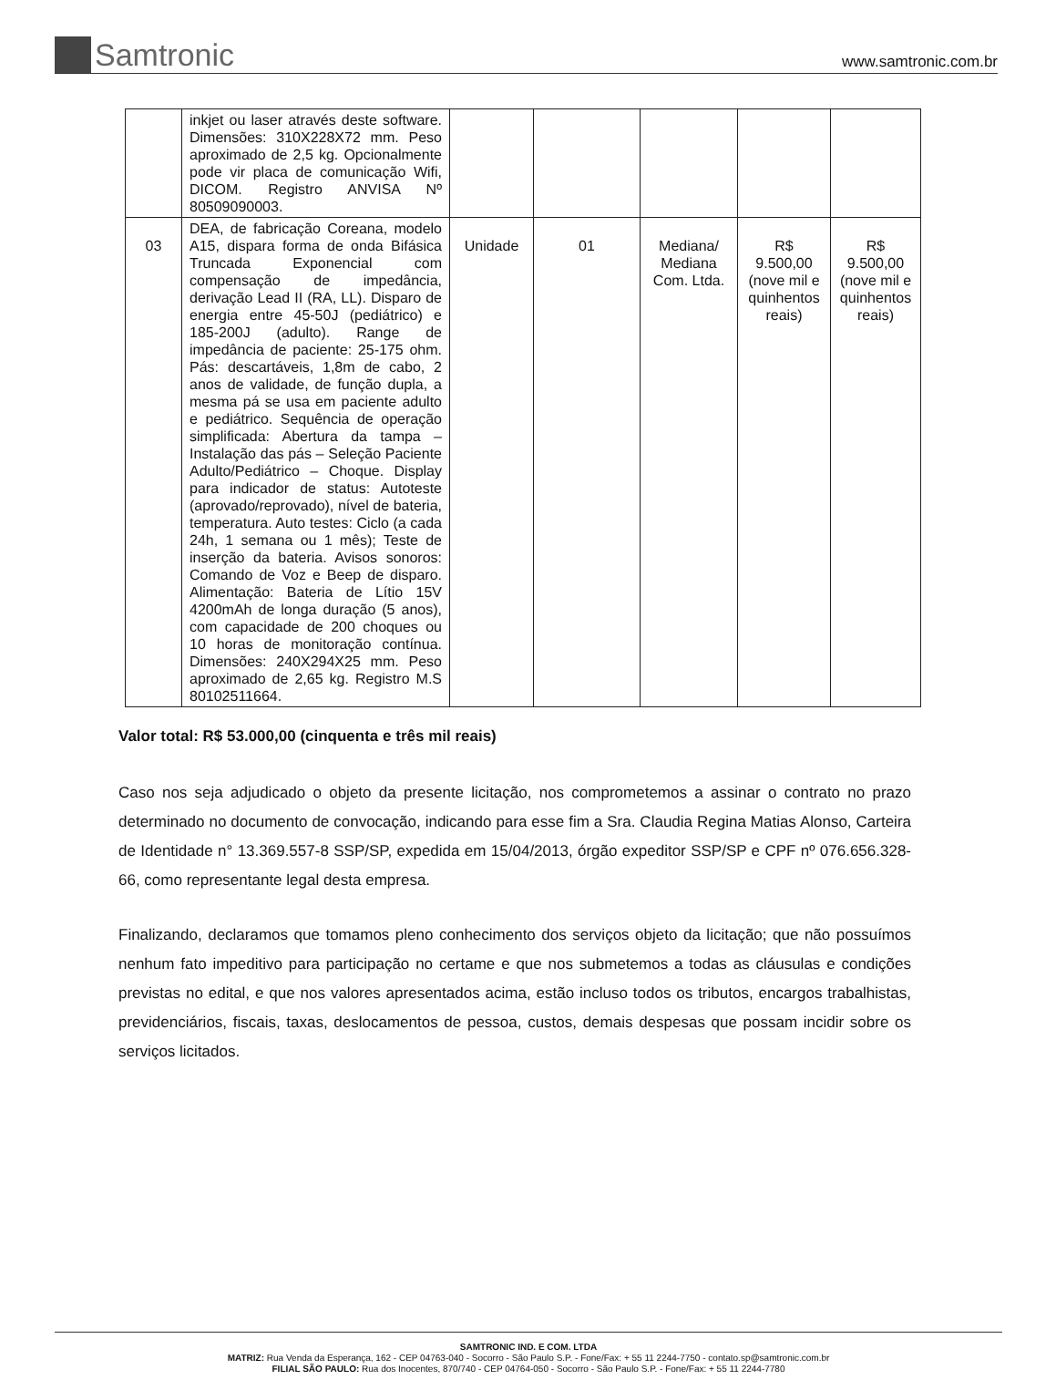Samtronic
www.samtronic.com.br
| | inkjet ou laser através deste software. Dimensões: 310X228X72 mm. Peso aproximado de 2,5 kg. Opcionalmente pode vir placa de comunicação Wifi, DICOM. Registro ANVISA Nº 80509090003. | | | | | |
| 03 | DEA, de fabricação Coreana, modelo A15, dispara forma de onda Bifásica Truncada Exponencial com compensação de impedância, derivação Lead II (RA, LL). Disparo de energia entre 45-50J (pediátrico) e 185-200J (adulto). Range de impedância de paciente: 25-175 ohm. Pás: descartáveis, 1,8m de cabo, 2 anos de validade, de função dupla, a mesma pá se usa em paciente adulto e pediátrico. Sequência de operação simplificada: Abertura da tampa – Instalação das pás – Seleção Paciente Adulto/Pediátrico – Choque. Display para indicador de status: Autoteste (aprovado/reprovado), nível de bateria, temperatura. Auto testes: Ciclo (a cada 24h, 1 semana ou 1 mês); Teste de inserção da bateria. Avisos sonoros: Comando de Voz e Beep de disparo. Alimentação: Bateria de Lítio 15V 4200mAh de longa duração (5 anos), com capacidade de 200 choques ou 10 horas de monitoração contínua. Dimensões: 240X294X25 mm. Peso aproximado de 2,65 kg. Registro M.S 80102511664. | Unidade | 01 | Mediana/ Mediana Com. Ltda. | R$ 9.500,00 (nove mil e quinhentos reais) | R$ 9.500,00 (nove mil e quinhentos reais) |
Valor total: R$ 53.000,00 (cinquenta e três mil reais)
Caso nos seja adjudicado o objeto da presente licitação, nos comprometemos a assinar o contrato no prazo determinado no documento de convocação, indicando para esse fim a Sra. Claudia Regina Matias Alonso, Carteira de Identidade n° 13.369.557-8 SSP/SP, expedida em 15/04/2013, órgão expeditor SSP/SP e CPF nº 076.656.328-66, como representante legal desta empresa.
Finalizando, declaramos que tomamos pleno conhecimento dos serviços objeto da licitação; que não possuímos nenhum fato impeditivo para participação no certame e que nos submetemos a todas as cláusulas e condições previstas no edital, e que nos valores apresentados acima, estão incluso todos os tributos, encargos trabalhistas, previdenciários, fiscais, taxas, deslocamentos de pessoa, custos, demais despesas que possam incidir sobre os serviços licitados.
SAMTRONIC IND. E COM. LTDA
MATRIZ: Rua Venda da Esperança, 162 - CEP 04763-040 - Socorro - São Paulo S.P. - Fone/Fax: + 55 11 2244-7750 - contato.sp@samtronic.com.br
FILIAL SÃO PAULO: Rua dos Inocentes, 870/740 - CEP 04764-050 - Socorro - São Paulo S.P. - Fone/Fax: + 55 11 2244-7780